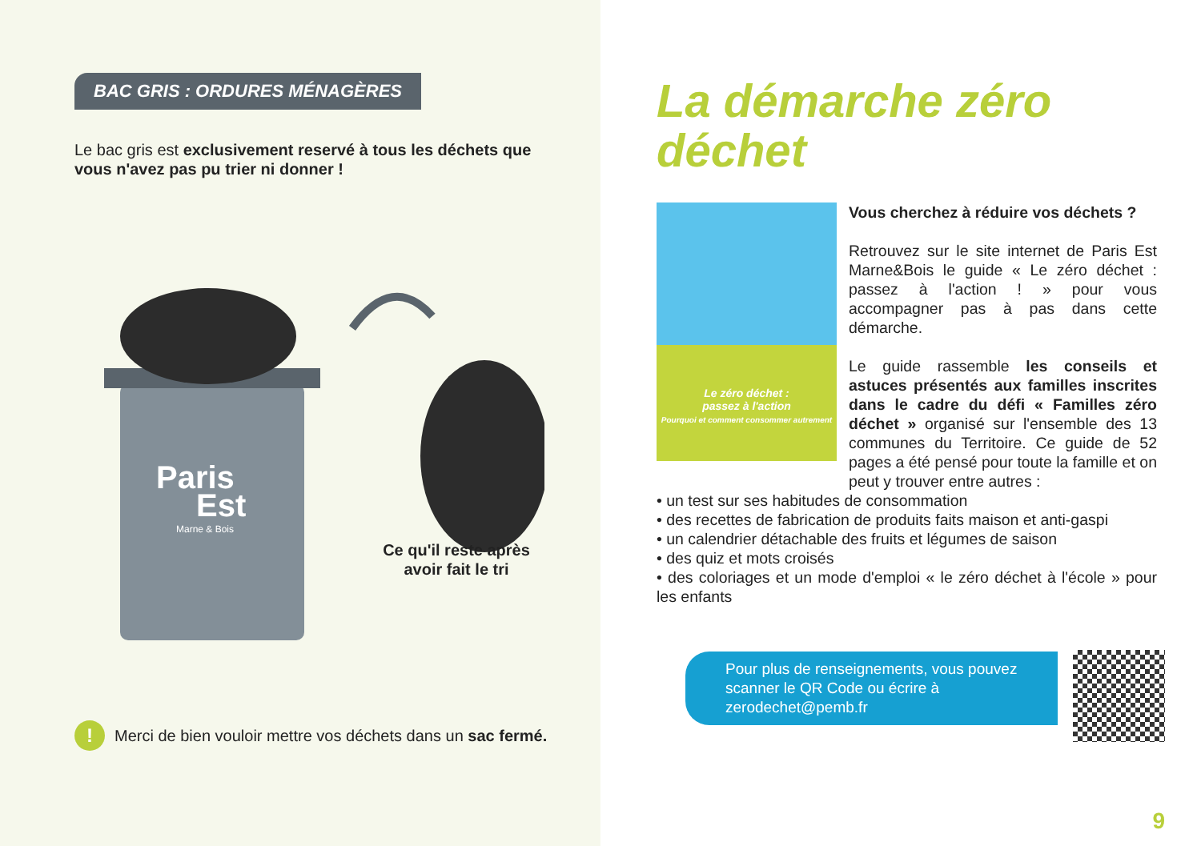BAC GRIS : ORDURES MÉNAGÈRES
Le bac gris est exclusivement reservé à tous les déchets que vous n'avez pas pu trier ni donner !
Paris
Est
Marne & Bois
Ce qu'il reste après avoir fait le tri
!
Merci de bien vouloir mettre vos déchets dans un sac fermé.
La démarche zéro déchet
Le zéro déchet :
passez à l'action
Pourquoi et comment consommer autrement
Vous cherchez à réduire vos déchets ?
Retrouvez sur le site internet de Paris Est Marne&Bois le guide « Le zéro déchet : passez à l'action ! » pour vous accompagner pas à pas dans cette démarche.
Le guide rassemble les conseils et astuces présentés aux familles inscrites dans le cadre du défi « Familles zéro déchet » organisé sur l'ensemble des 13 communes du Territoire. Ce guide de 52 pages a été pensé pour toute la famille et on peut y trouver entre autres :
• un test sur ses habitudes de consommation
• des recettes de fabrication de produits faits maison et anti-gaspi
• un calendrier détachable des fruits et légumes de saison
• des quiz et mots croisés
• des coloriages et un mode d'emploi « le zéro déchet à l'école » pour les enfants
Pour plus de renseignements, vous pouvez scanner le QR Code ou écrire à zerodechet@pemb.fr
9